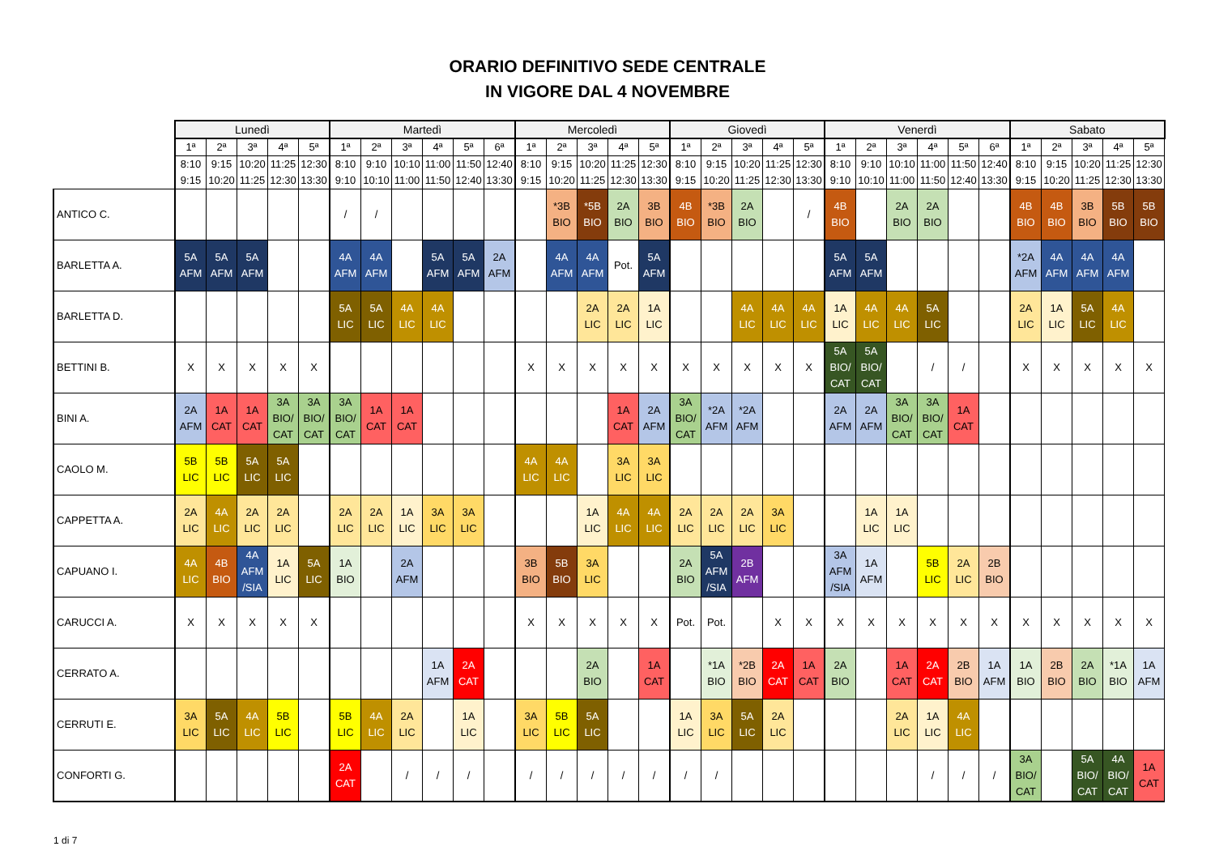ORARIO DEFINITIVO SEDE CENTRALE
IN VIGORE DAL 4 NOVEMBRE
| | Lunedì | | | | | Martedì | | | | | | Mercoledì | | | | | Giovedì | | | | | Venerdì | | | | | | Sabato | | | | |
| --- | --- | --- | --- | --- | --- | --- | --- | --- | --- | --- | --- | --- | --- | --- | --- | --- | --- | --- | --- | --- | --- | --- | --- | --- | --- | --- | --- | --- | --- | --- | --- | --- |
| | 1ª | 2ª | 3ª | 4ª | 5ª | 1ª | 2ª | 3ª | 4ª | 5ª | 6ª | 1ª | 2ª | 3ª | 4ª | 5ª | 1ª | 2ª | 3ª | 4ª | 5ª | 1ª | 2ª | 3ª | 4ª | 5ª | 6ª | 1ª | 2ª | 3ª | 4ª | 5ª |
| | 8:10 9:15 | 9:15 10:20 | 10:20 11:25 | 11:25 12:30 | 12:30 13:30 | 8:10 9:10 | 9:10 10:10 | 10:10 11:00 | 11:00 11:50 | 11:50 12:40 | 12:40 13:30 | 8:10 9:15 | 9:15 10:20 | 10:20 11:25 | 11:25 12:30 | 12:30 13:30 | 8:10 9:15 | 9:15 10:20 | 10:20 11:25 | 11:25 12:30 | 12:30 13:30 | 8:10 9:10 | 9:10 10:10 | 10:10 11:00 | 11:00 11:50 | 11:50 12:40 | 12:40 13:30 | 8:10 9:15 | 9:15 10:20 | 10:20 11:25 | 11:25 12:30 | 12:30 13:30 |
| ANTICO C. | | | | | | / | / | | | | | | *3B BIO | *5B BIO | 2A BIO | 3B BIO | 4B BIO | *3B BIO | 2A BIO | | / | 4B BIO | | 2A BIO | 2A BIO | | | 4B BIO | 4B BIO | 3B BIO | 5B BIO | 5B BIO |
| BARLETTA A. | 5A AFM | 5A AFM | 5A AFM | | | 4A AFM | 4A AFM | | 5A AFM | 5A AFM | 2A AFM | | 4A AFM | 4A AFM | Pot. | 5A AFM | | | | | | 5A AFM | 5A AFM | | | | | *2A AFM | 4A AFM | 4A AFM | 4A AFM | |
| BARLETTA D. | | | | | | 5A LIC | 5A LIC | 4A LIC | 4A LIC | | | | | 2A LIC | 2A LIC | 1A LIC | | | 4A LIC | 4A LIC | 4A LIC | 1A LIC | 4A LIC | 4A LIC | 5A LIC | | | 2A LIC | 1A LIC | 5A LIC | 4A LIC | |
| BETTINI B. | X | X | X | X | X | | | | | | | X | X | X | X | X | X | X | X | X | X | 5A BIO/ CAT | 5A BIO/ CAT | | / | / | | X | X | X | X | X |
| BINI A. | 2A AFM | 1A CAT | 1A CAT | 3A BIO/ CAT | 3A BIO/ CAT | 3A BIO/ CAT | 1A CAT | 1A CAT | | | | | | | 1A CAT | 2A AFM | 3A BIO/ CAT | *2A AFM | *2A AFM | | | 2A AFM | 2A AFM | 3A BIO/ CAT | 3A BIO/ CAT | 1A CAT | | | | | | |
| CAOLO M. | 5B LIC | 5B LIC | 5A LIC | 5A LIC | | | | | | | | 4A LIC | 4A LIC | | 3A LIC | 3A LIC | | | | | | | | | | | | | | | | |
| CAPPETTA A. | 2A LIC | 4A LIC | 2A LIC | 2A LIC | | 2A LIC | 2A LIC | 1A LIC | 3A LIC | 3A LIC | | | | 1A LIC | 4A LIC | 4A LIC | 2A LIC | 2A LIC | 2A LIC | 3A LIC | | | 1A LIC | 1A LIC | | | | | | | | |
| CAPUANO I. | 4A LIC | 4B BIO | 4A AFM /SIA | 1A LIC | 5A LIC | 1A BIO | | 2A AFM | | | | 3B BIO | 5B BIO | 3A LIC | | | 2A BIO | 5A AFM /SIA | 2B AFM | | | 3A AFM /SIA | 1A AFM | | 5B LIC | 2A LIC | 2B BIO | | | | | |
| CARUCCI A. | X | X | X | X | X | | | | | | | X | X | X | X | X | Pot. | Pot. | | X | X | X | X | X | X | X | X | X | X | X | X | X |
| CERRATO A. | | | | | | | | | 1A AFM | 2A CAT | | | | 2A BIO | | 1A CAT | | *1A BIO | *2B BIO | 2A CAT | 1A CAT | 2A BIO | | 1A CAT | 2A CAT | 2B BIO | 1A AFM | 1A BIO | 2B BIO | 2A BIO | *1A BIO | 1A AFM |
| CERRUTI E. | 3A LIC | 5A LIC | 4A LIC | 5B LIC | | 5B LIC | 4A LIC | 2A LIC | | 1A LIC | | 3A LIC | 5B LIC | 5A LIC | | | 1A LIC | 3A LIC | 5A LIC | 2A LIC | | | | 2A LIC | 1A LIC | 4A LIC | | | | | | |
| CONFORTI G. | | | | | | 2A CAT | | / | / | / | | / | / | / | / | / | / | / | | | | | | | / | / | / | 3A BIO/ CAT | | 5A BIO/ CAT | 4A BIO/ CAT | 1A CAT |
1 di 7